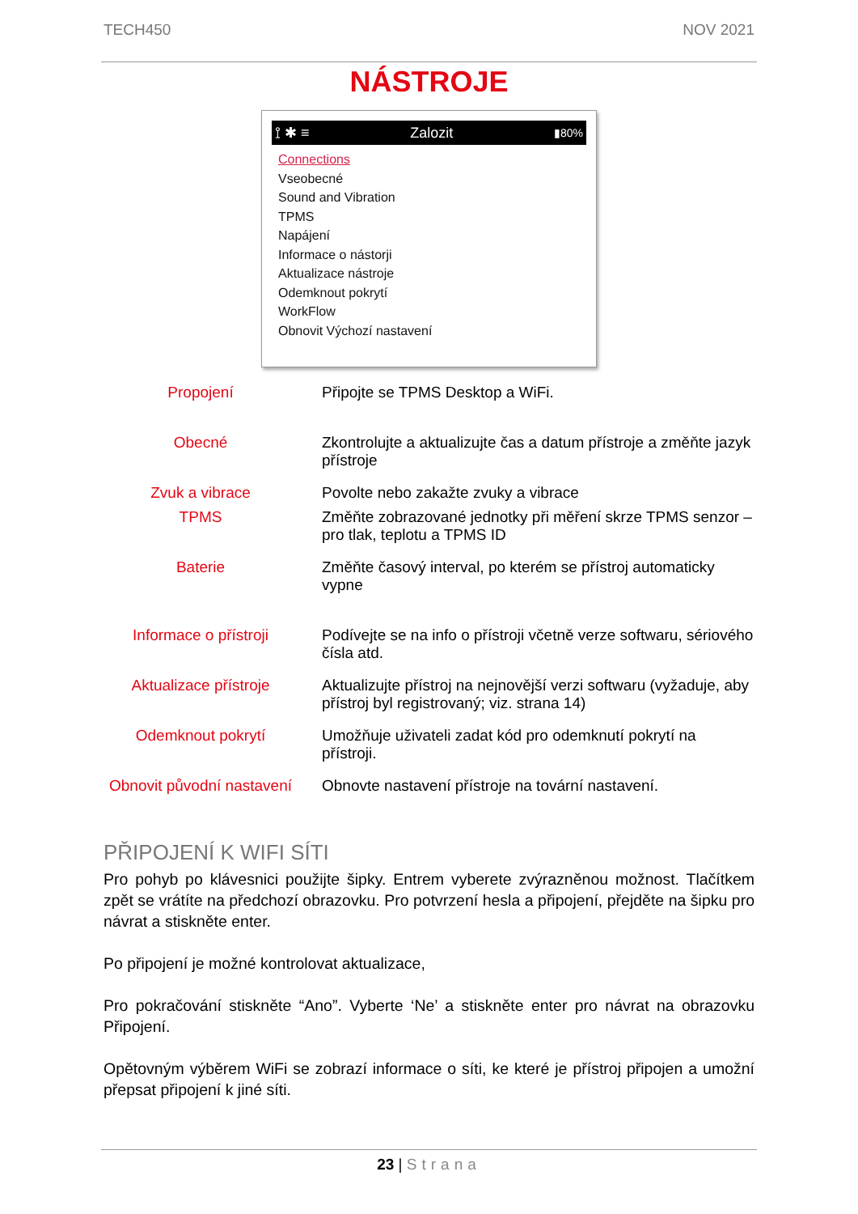TECH450 NOV 2021
NÁSTROJE
⟟ ✱ ≡ Zalozit ▮80%
Connections
Vseobecné
Sound and Vibration
TPMS
Napájení
Informace o nástorji
Aktualizace nástroje
Odemknout pokrytí
WorkFlow
Obnovit Výchozí nastavení
| Propojení | Připojte se TPMS Desktop a WiFi. |
| Obecné | Zkontrolujte a aktualizujte čas a datum přístroje a změňte jazyk přístroje |
| Zvuk a vibrace | Povolte nebo zakažte zvuky a vibrace |
| TPMS | Změňte zobrazované jednotky při měření skrze TPMS senzor – pro tlak, teplotu a TPMS ID |
| Baterie | Změňte časový interval, po kterém se přístroj automaticky vypne |
| Informace o přístroji | Podívejte se na info o přístroji včetně verze softwaru, sériového čísla atd. |
| Aktualizace přístroje | Aktualizujte přístroj na nejnovější verzi softwaru (vyžaduje, aby přístroj byl registrovaný; viz. strana 14) |
| Odemknout pokrytí | Umožňuje uživateli zadat kód pro odemknutí pokrytí na přístroji. |
| Obnovit původní nastavení | Obnovte nastavení přístroje na tovární nastavení. |
PŘIPOJENÍ K WIFI SÍTI
Pro pohyb po klávesnici použijte šipky. Entrem vyberete zvýrazněnou možnost. Tlačítkem zpět se vrátíte na předchozí obrazovku. Pro potvrzení hesla a připojení, přejděte na šipku pro návrat a stiskněte enter.
Po připojení je možné kontrolovat aktualizace,
Pro pokračování stiskněte “Ano”. Vyberte ‘Ne’ a stiskněte enter pro návrat na obrazovku Připojení.
Opětovným výběrem WiFi se zobrazí informace o síti, ke které je přístroj připojen a umožní přepsat připojení k jiné síti.
23 | Strana